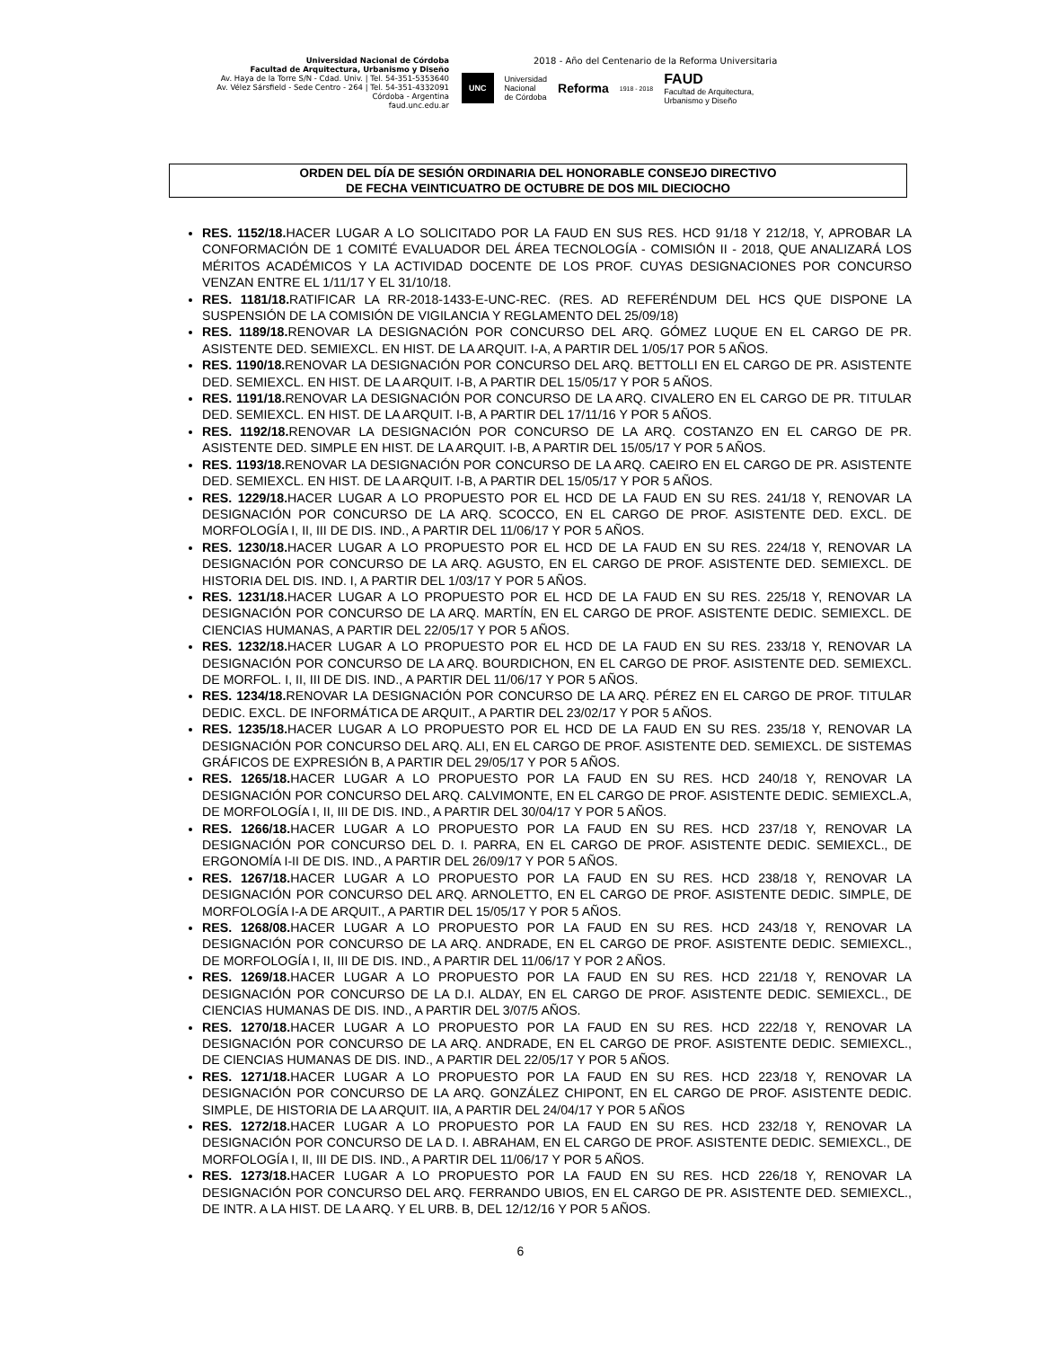Universidad Nacional de Córdoba
Facultad de Arquitectura, Urbanismo y Diseño
Av. Haya de la Torre S/N - Cdad. Univ. | Tel. 54-351-5353640
Av. Vélez Sársfield - Sede Centro - 264 | Tel. 54-351-4332091
Córdoba - Argentina
faud.unc.edu.ar
2018 - Año del Centenario de la Reforma Universitaria
UNC Universidad
Nacional
de Córdoba Reforma 1918 - 2018 FAUD
Facultad de Arquitectura,
Urbanismo y Diseño
ORDEN DEL DÍA DE SESIÓN ORDINARIA DEL HONORABLE CONSEJO DIRECTIVO
DE FECHA VEINTICUATRO DE OCTUBRE DE DOS MIL DIECIOCHO
RES. 1152/18. HACER LUGAR A LO SOLICITADO POR LA FAUD EN SUS RES. HCD 91/18 Y 212/18, Y, APROBAR LA CONFORMACIÓN DE 1 COMITÉ EVALUADOR DEL ÁREA TECNOLOGÍA - COMISIÓN II - 2018, QUE ANALIZARÁ LOS MÉRITOS ACADÉMICOS Y LA ACTIVIDAD DOCENTE DE LOS PROF. CUYAS DESIGNACIONES POR CONCURSO VENZAN ENTRE EL 1/11/17 Y EL 31/10/18.
RES. 1181/18. RATIFICAR LA RR-2018-1433-E-UNC-REC. (RES. AD REFERÉNDUM DEL HCS QUE DISPONE LA SUSPENSIÓN DE LA COMISIÓN DE VIGILANCIA Y REGLAMENTO DEL 25/09/18)
RES. 1189/18. RENOVAR LA DESIGNACIÓN POR CONCURSO DEL ARQ. GÓMEZ LUQUE EN EL CARGO DE PR. ASISTENTE DED. SEMIEXCL. EN HIST. DE LA ARQUIT. I-A, A PARTIR DEL 1/05/17 POR 5 AÑOS.
RES. 1190/18. RENOVAR LA DESIGNACIÓN POR CONCURSO DEL ARQ. BETTOLLI EN EL CARGO DE PR. ASISTENTE DED. SEMIEXCL. EN HIST. DE LA ARQUIT. I-B, A PARTIR DEL 15/05/17 Y POR 5 AÑOS.
RES. 1191/18. RENOVAR LA DESIGNACIÓN POR CONCURSO DE LA ARQ. CIVALERO EN EL CARGO DE PR. TITULAR DED. SEMIEXCL. EN HIST. DE LA ARQUIT. I-B, A PARTIR DEL 17/11/16 Y POR 5 AÑOS.
RES. 1192/18. RENOVAR LA DESIGNACIÓN POR CONCURSO DE LA ARQ. COSTANZO EN EL CARGO DE PR. ASISTENTE DED. SIMPLE EN HIST. DE LA ARQUIT. I-B, A PARTIR DEL 15/05/17 Y POR 5 AÑOS.
RES. 1193/18. RENOVAR LA DESIGNACIÓN POR CONCURSO DE LA ARQ. CAEIRO EN EL CARGO DE PR. ASISTENTE DED. SEMIEXCL. EN HIST. DE LA ARQUIT. I-B, A PARTIR DEL 15/05/17 Y POR 5 AÑOS.
RES. 1229/18. HACER LUGAR A LO PROPUESTO POR EL HCD DE LA FAUD EN SU RES. 241/18 Y, RENOVAR LA DESIGNACIÓN POR CONCURSO DE LA ARQ. SCOCCO, EN EL CARGO DE PROF. ASISTENTE DED. EXCL. DE MORFOLOGÍA I, II, III DE DIS. IND., A PARTIR DEL 11/06/17 Y POR 5 AÑOS.
RES. 1230/18. HACER LUGAR A LO PROPUESTO POR EL HCD DE LA FAUD EN SU RES. 224/18 Y, RENOVAR LA DESIGNACIÓN POR CONCURSO DE LA ARQ. AGUSTO, EN EL CARGO DE PROF. ASISTENTE DED. SEMIEXCL. DE HISTORIA DEL DIS. IND. I, A PARTIR DEL 1/03/17 Y POR 5 AÑOS.
RES. 1231/18. HACER LUGAR A LO PROPUESTO POR EL HCD DE LA FAUD EN SU RES. 225/18 Y, RENOVAR LA DESIGNACIÓN POR CONCURSO DE LA ARQ. MARTÍN, EN EL CARGO DE PROF. ASISTENTE DEDIC. SEMIEXCL. DE CIENCIAS HUMANAS, A PARTIR DEL 22/05/17 Y POR 5 AÑOS.
RES. 1232/18. HACER LUGAR A LO PROPUESTO POR EL HCD DE LA FAUD EN SU RES. 233/18 Y, RENOVAR LA DESIGNACIÓN POR CONCURSO DE LA ARQ. BOURDICHON, EN EL CARGO DE PROF. ASISTENTE DED. SEMIEXCL. DE MORFOL. I, II, III DE DIS. IND., A PARTIR DEL 11/06/17 Y POR 5 AÑOS.
RES. 1234/18. RENOVAR LA DESIGNACIÓN POR CONCURSO DE LA ARQ. PÉREZ EN EL CARGO DE PROF. TITULAR DEDIC. EXCL. DE INFORMÁTICA DE ARQUIT., A PARTIR DEL 23/02/17 Y POR 5 AÑOS.
RES. 1235/18. HACER LUGAR A LO PROPUESTO POR EL HCD DE LA FAUD EN SU RES. 235/18 Y, RENOVAR LA DESIGNACIÓN POR CONCURSO DEL ARQ. ALI, EN EL CARGO DE PROF. ASISTENTE DED. SEMIEXCL. DE SISTEMAS GRÁFICOS DE EXPRESIÓN B, A PARTIR DEL 29/05/17 Y POR 5 AÑOS.
RES. 1265/18. HACER LUGAR A LO PROPUESTO POR LA FAUD EN SU RES. HCD 240/18 Y, RENOVAR LA DESIGNACIÓN POR CONCURSO DEL ARQ. CALVIMONTE, EN EL CARGO DE PROF. ASISTENTE DEDIC. SEMIEXCL.A, DE MORFOLOGÍA I, II, III DE DIS. IND., A PARTIR DEL 30/04/17 Y POR 5 AÑOS.
RES. 1266/18. HACER LUGAR A LO PROPUESTO POR LA FAUD EN SU RES. HCD 237/18 Y, RENOVAR LA DESIGNACIÓN POR CONCURSO DEL D. I. PARRA, EN EL CARGO DE PROF. ASISTENTE DEDIC. SEMIEXCL., DE ERGONOMÍA I-II DE DIS. IND., A PARTIR DEL 26/09/17 Y POR 5 AÑOS.
RES. 1267/18. HACER LUGAR A LO PROPUESTO POR LA FAUD EN SU RES. HCD 238/18 Y, RENOVAR LA DESIGNACIÓN POR CONCURSO DEL ARQ. ARNOLETTO, EN EL CARGO DE PROF. ASISTENTE DEDIC. SIMPLE, DE MORFOLOGÍA I-A DE ARQUIT., A PARTIR DEL 15/05/17 Y POR 5 AÑOS.
RES. 1268/08. HACER LUGAR A LO PROPUESTO POR LA FAUD EN SU RES. HCD 243/18 Y, RENOVAR LA DESIGNACIÓN POR CONCURSO DE LA ARQ. ANDRADE, EN EL CARGO DE PROF. ASISTENTE DEDIC. SEMIEXCL., DE MORFOLOGÍA I, II, III DE DIS. IND., A PARTIR DEL 11/06/17 Y POR 2 AÑOS.
RES. 1269/18. HACER LUGAR A LO PROPUESTO POR LA FAUD EN SU RES. HCD 221/18 Y, RENOVAR LA DESIGNACIÓN POR CONCURSO DE LA D.I. ALDAY, EN EL CARGO DE PROF. ASISTENTE DEDIC. SEMIEXCL., DE CIENCIAS HUMANAS DE DIS. IND., A PARTIR DEL 3/07/5 AÑOS.
RES. 1270/18. HACER LUGAR A LO PROPUESTO POR LA FAUD EN SU RES. HCD 222/18 Y, RENOVAR LA DESIGNACIÓN POR CONCURSO DE LA ARQ. ANDRADE, EN EL CARGO DE PROF. ASISTENTE DEDIC. SEMIEXCL., DE CIENCIAS HUMANAS DE DIS. IND., A PARTIR DEL 22/05/17 Y POR 5 AÑOS.
RES. 1271/18. HACER LUGAR A LO PROPUESTO POR LA FAUD EN SU RES. HCD 223/18 Y, RENOVAR LA DESIGNACIÓN POR CONCURSO DE LA ARQ. GONZÁLEZ CHIPONT, EN EL CARGO DE PROF. ASISTENTE DEDIC. SIMPLE, DE HISTORIA DE LA ARQUIT. IIA, A PARTIR DEL 24/04/17 Y POR 5 AÑOS
RES. 1272/18. HACER LUGAR A LO PROPUESTO POR LA FAUD EN SU RES. HCD 232/18 Y, RENOVAR LA DESIGNACIÓN POR CONCURSO DE LA D. I. ABRAHAM, EN EL CARGO DE PROF. ASISTENTE DEDIC. SEMIEXCL., DE MORFOLOGÍA I, II, III DE DIS. IND., A PARTIR DEL 11/06/17 Y POR 5 AÑOS.
RES. 1273/18. HACER LUGAR A LO PROPUESTO POR LA FAUD EN SU RES. HCD 226/18 Y, RENOVAR LA DESIGNACIÓN POR CONCURSO DEL ARQ. FERRANDO UBIOS, EN EL CARGO DE PR. ASISTENTE DED. SEMIEXCL., DE INTR. A LA HIST. DE LA ARQ. Y EL URB. B, DEL 12/12/16 Y POR 5 AÑOS.
6